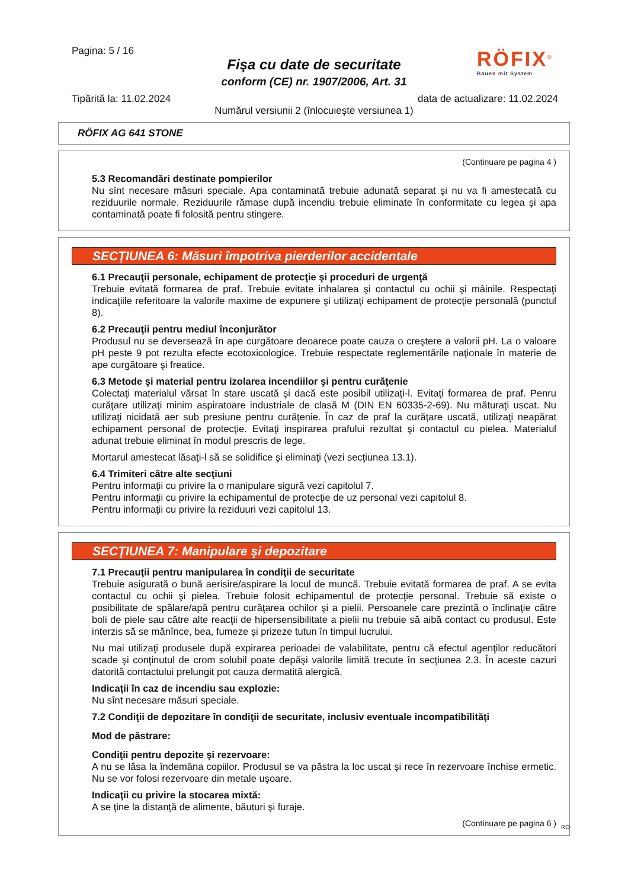Pagina: 5 / 16
Fişa cu date de securitate
conform (CE) nr. 1907/2006, Art. 31
RÖFIX<sup>®</sup>
Bauen mit System
Tipărită la: 11.02.2024 data de actualizare: 11.02.2024
Numărul versiunii 2 (înlocuieşte versiunea 1)
RÖFIX AG 641 STONE
(Continuare pe pagina 4 )
5.3 Recomandări destinate pompierilor
Nu sînt necesare măsuri speciale. Apa contaminată trebuie adunată separat şi nu va fi amestecată cu reziduurile normale. Reziduurile rămase după incendiu trebuie eliminate în conformitate cu legea şi apa contaminată poate fi folosită pentru stingere.
SECŢIUNEA 6: Măsuri împotriva pierderilor accidentale
6.1 Precauţii personale, echipament de protecţie şi proceduri de urgenţă
Trebuie evitată formarea de praf. Trebuie evitate inhalarea şi contactul cu ochii şi mâinile. Respectaţi indicaţiile referitoare la valorile maxime de expunere şi utilizaţi echipament de protecţie personală (punctul 8).
6.2 Precauţii pentru mediul înconjurător
Produsul nu se deversează în ape curgătoare deoarece poate cauza o creştere a valorii pH. La o valoare pH peste 9 pot rezulta efecte ecotoxicologice. Trebuie respectate reglementările naţionale în materie de ape curgătoare şi freatice.
6.3 Metode şi material pentru izolarea incendiilor şi pentru curăţenie
Colectaţi materialul vărsat în stare uscată şi dacă este posibil utilizaţi-l. Evitaţi formarea de praf. Penru curăţare utilizaţi minim aspiratoare industriale de clasă M (DIN EN 60335-2-69). Nu măturaţi uscat. Nu utilizaţi nicidată aer sub presiune pentru curăţenie. În caz de praf la curăţare uscată, utilizaţi neapărat echipament personal de protecţie. Evitaţi inspirarea prafului rezultat şi contactul cu pielea. Materialul adunat trebuie eliminat în modul prescris de lege.
Mortarul amestecat lăsaţi-l să se solidifice şi eliminaţi (vezi secţiunea 13.1).
6.4 Trimiteri către alte secţiuni
Pentru informaţii cu privire la o manipulare sigură vezi capitolul 7.
Pentru informaţii cu privire la echipamentul de protecţie de uz personal vezi capitolul 8.
Pentru informaţii cu privire la reziduuri vezi capitolul 13.
SECŢIUNEA 7: Manipulare şi depozitare
7.1 Precauţii pentru manipularea în condiţii de securitate
Trebuie asigurată o bună aerisire/aspirare la locul de muncă. Trebuie evitată formarea de praf. A se evita contactul cu ochii şi pielea. Trebuie folosit echipamentul de protecţie personal. Trebuie să existe o posibilitate de spălare/apă pentru curăţarea ochilor şi a pielii. Persoanele care prezintă o înclinaţie către boli de piele sau către alte reacţii de hipersensibilitate a pielii nu trebuie să aibă contact cu produsul. Este interzis să se mănînce, bea, fumeze şi prizeze tutun în timpul lucrului.
Nu mai utilizaţi produsele după expirarea perioadei de valabilitate, pentru că efectul agenţilor reducători scade şi conţinutul de crom solubil poate depăşi valorile limită trecute în secţiunea 2.3. În aceste cazuri datorită contactului prelungit pot cauza dermatită alergică.
Indicaţii în caz de incendiu sau explozie:
Nu sînt necesare măsuri speciale.
7.2 Condiţii de depozitare în condiţii de securitate, inclusiv eventuale incompatibilităţi
Mod de păstrare:
Condiţii pentru depozite şi rezervoare:
A nu se lăsa la îndemâna copiilor. Produsul se va păstra la loc uscat şi rece în rezervoare închise ermetic. Nu se vor folosi rezervoare din metale uşoare.
Indicaţii cu privire la stocarea mixtă:
A se ţine la distanţă de alimente, băuturi şi furaje.
(Continuare pe pagina 6 )
RO